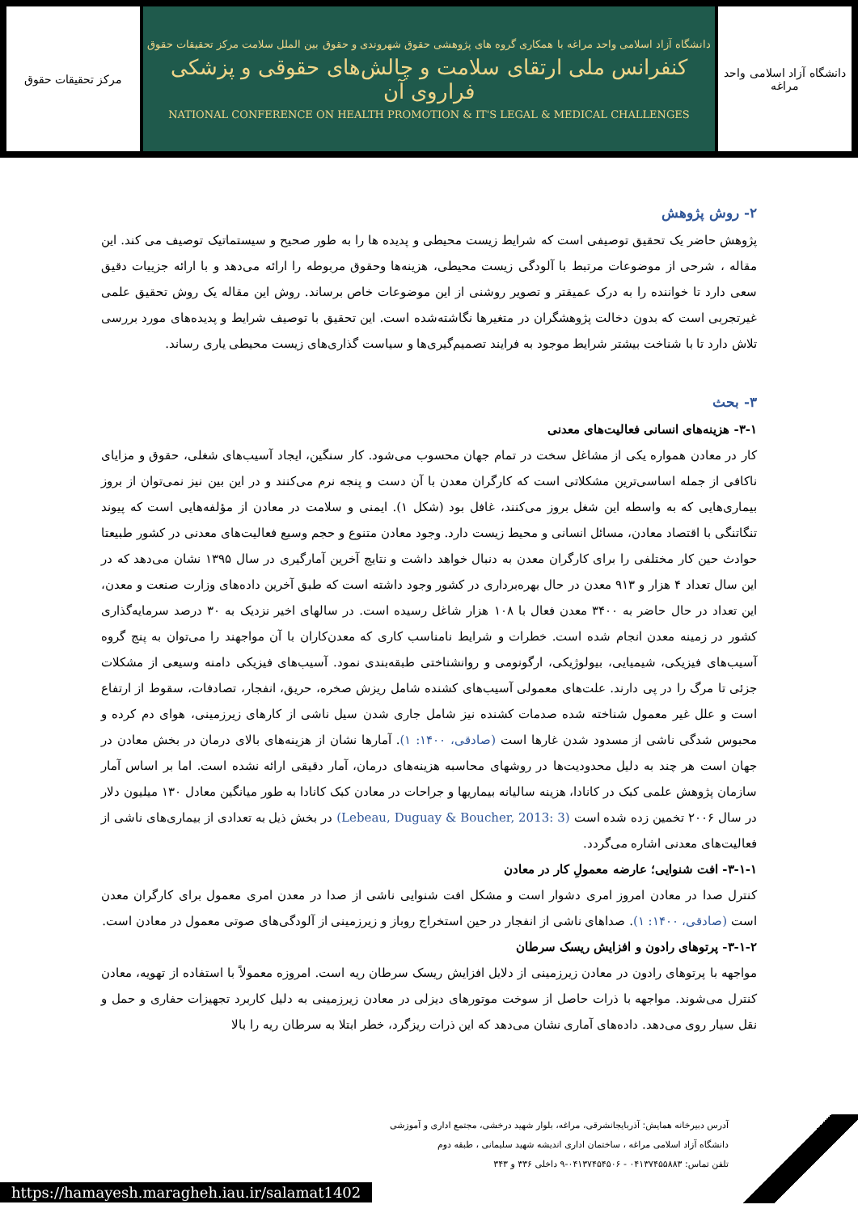مرکز تحقیقات حقوق دانشگاه آزاد اسلامی واحد مراغه با همکاری گروه های پژوهشی حقوق شهروندی و حقوق بین الملل سلامت مرکز تحقیقات حقوق
کنفرانس ملی ارتقای سلامت و چالش‌های حقوقی و پزشکی فراروی آن
NATIONAL CONFERENCE ON HEALTH PROMOTION & IT'S LEGAL & MEDICAL CHALLENGES
دانشگاه آزاد اسلامی واحد مراغه
۲- روش پژوهش
پژوهش حاضر یک تحقیق توصیفی است که شرایط زیست محیطی و پدیده ها را به طور صحیح و سیستماتیک توصیف می کند. این مقاله ، شرحی از موضوعات مرتبط با آلودگی زیست محیطی، هزینه‌ها وحقوق مربوطه را ارائه می‌دهد و با ارائه جزییات دقیق سعی دارد تا خواننده را به درک عمیقتر و تصویر روشنی از این موضوعات خاص برساند. روش این مقاله یک روش تحقیق علمی غیرتجربی است که بدون دخالت پژوهشگران در متغیرها نگاشته‌شده است. این تحقیق با توصیف شرایط و پدیده‌های مورد بررسی تلاش دارد تا با شناخت بیشتر شرایط موجود به فرایند تصمیم‌گیری‌ها و سیاست گذاری‌های زیست محیطی یاری رساند.
۳- بحث
۳-۱- هزینه‌های انسانی فعالیت‌های معدنی
کار در معادن همواره یکی از مشاغل سخت در تمام جهان محسوب می‌شود. کار سنگین، ایجاد آسیب‌های شغلی، حقوق و مزایای ناکافی از جمله اساسی‌ترین مشکلاتی است که کارگران معدن با آن دست و پنجه نرم می‌کنند و در این بین نیز نمی‌توان از بروز بیماری‌هایی که به واسطه این شغل بروز می‌کنند، غافل بود (شکل ۱). ایمنی و سلامت در معادن از مؤلفه‌هایی است که پیوند تنگاتنگی با اقتصاد معادن، مسائل انسانی و محیط زیست دارد. وجود معادن متنوع و حجم وسیع فعالیت‌های معدنی در کشور طبیعتا حوادث حین کار مختلفی را برای کارگران معدن به دنبال خواهد داشت و نتایج آخرین آمارگیری در سال ۱۳۹۵ نشان می‌دهد که در این سال تعداد ۴ هزار و ۹۱۳ معدن در حال بهره‌برداری در کشور وجود داشته است که طبق آخرین داده‌های وزارت صنعت و معدن، این تعداد در حال حاضر به ۳۴۰۰ معدن فعال با ۱۰۸ هزار شاغل رسیده است. در سالهای اخیر نزدیک به ۳۰ درصد سرمایه‌گذاری کشور در زمینه معدن انجام شده است. خطرات و شرایط نامناسب کاری که معدن‌کاران با آن مواجهند را می‌توان به پنج گروه آسیب‌های فیزیکی، شیمیایی، بیولوژیکی، ارگونومی و روانشناختی طبقه‌بندی نمود. آسیب‌های فیزیکی دامنه وسیعی از مشکلات جزئی تا مرگ را در پی دارند. علت‌های معمولی آسیب‌های کشنده شامل ریزش صخره، حریق، انفجار، تصادفات، سقوط از ارتفاع است و علل غیر معمول شناخته شده صدمات کشنده نیز شامل جاری شدن سیل ناشی از کارهای زیرزمینی، هوای دم کرده و محبوس شدگی ناشی از مسدود شدن غارها است (صادقی، ۱۴۰۰: ۱). آمارها نشان از هزینه‌های بالای درمان در بخش معادن در جهان است هر چند به دلیل محدودیت‌ها در روشهای محاسبه هزینه‌های درمان، آمار دقیقی ارائه نشده است. اما بر اساس آمار سازمان پژوهش علمی کبک در کانادا، هزینه سالیانه بیماریها و جراحات در معادن کبک کانادا به طور میانگین معادل ۱۳۰ میلیون دلار در سال ۲۰۰۶ تخمین زده شده است (Lebeau, Duguay & Boucher, 2013: 3) در بخش ذیل به تعدادی از بیماری‌های ناشی از فعالیت‌های معدنی اشاره می‌گردد.
۳-۱-۱- افت شنوایی؛ عارضه معمولِ کار در معادن
کنترل صدا در معادن امروز امری دشوار است و مشکل افت شنوایی ناشی از صدا در معدن امری معمول برای کارگران معدن است (صادقی، ۱۴۰۰: ۱). صداهای ناشی از انفجار در حین استخراج روباز و زیرزمینی از آلودگی‌های صوتی معمول در معادن است.
۳-۱-۲- پرتوهای رادون و افزایش ریسک سرطان
مواجهه با پرتوهای رادون در معادن زیرزمینی از دلایل افزایش ریسک سرطان ریه است. امروزه معمولاً با استفاده از تهویه، معادن کنترل می‌شوند. مواجهه با ذرات حاصل از سوخت موتورهای دیزلی در معادن زیرزمینی به دلیل کاربرد تجهیزات حفاری و حمل و نقل سیار روی می‌دهد. داده‌های آماری نشان می‌دهد که این ذرات ریزگرد، خطر ابتلا به سرطان ریه را بالا
آدرس دبیرخانه همایش: آذربایجانشرقی، مراغه، بلوار شهید درخشی، مجتمع اداری و آموزشی
دانشگاه آزاد اسلامی مراغه ، ساختمان اداری اندیشه شهید سلیمانی ، طبقه دوم
تلفن تماس: ۰۴۱۳۷۴۵۵۸۸۳ - ۰۴۱۳۷۴۵۴۵۰۶-۹ داخلی ۳۳۶ و ۳۴۳
https://hamayesh.maragheh.iau.ir/salamat1402